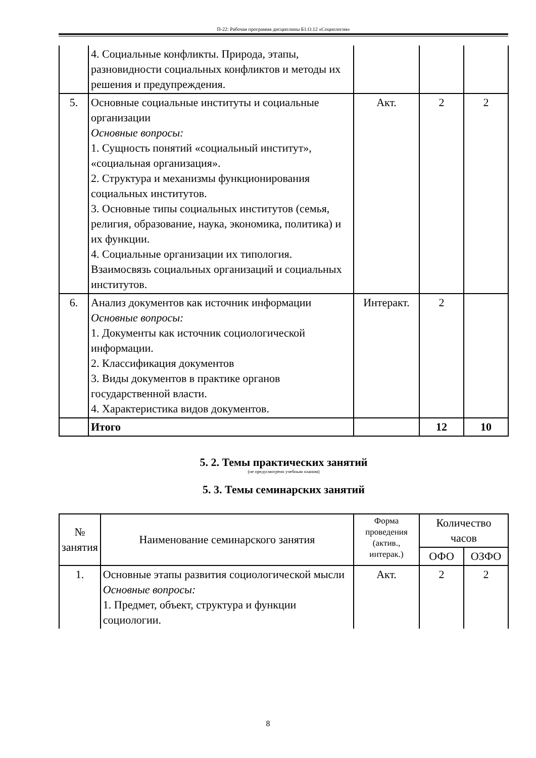П-22: Рабочая программа дисциплины Б1.О.12 «Социология»
| | 4. Социальные конфликты. Природа, этапы, разновидности социальных конфликтов и методы их решения и предупреждения. | | | |
| 5. | Основные социальные институты и социальные организации Основные вопросы: 1. Сущность понятий «социальный институт», «социальная организация». 2. Структура и механизмы функционирования социальных институтов. 3. Основные типы социальных институтов (семья, религия, образование, наука, экономика, политика) и их функции. 4. Социальные организации их типология. Взаимосвязь социальных организаций и социальных институтов. | Акт. | 2 | 2 |
| 6. | Анализ документов как источник информации Основные вопросы: 1. Документы как источник социологической информации. 2. Классификация документов 3. Виды документов в практике органов государственной власти. 4. Характеристика видов документов. | Интеракт. | 2 | |
| | Итого | | 12 | 10 |
5. 2. Темы практических занятий
(не предусмотрено учебным планом)
5. 3. Темы семинарских занятий
| № занятия | Наименование семинарского занятия | Форма проведения (актив., интерак.) | Количество часов | |
| --- | --- | --- | --- | --- |
| | | | ОФО | ОЗФО |
| 1. | Основные этапы развития социологической мысли Основные вопросы: 1. Предмет, объект, структура и функции социологии. | Акт. | 2 | 2 |
8